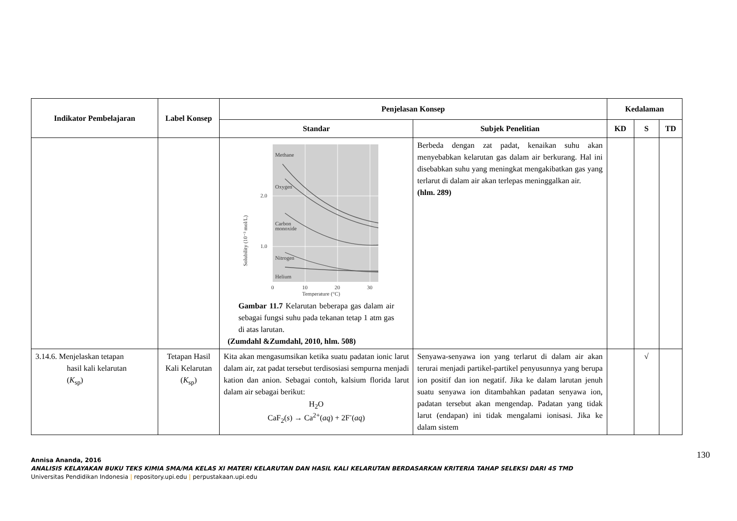| Indikator Pembelajaran | Label Konsep | Penjelasan Konsep | | Kedalaman | | |
| --- | --- | --- | --- | --- | --- | --- |
| | | Standar | Subjek Penelitian | KD | S | TD |
| | | Methane Oxygen Carbon monoxide Nitrogen Helium 2.0 1.0 0 10 20 30 Temperature (°C) Solubility (10⁻³ mol/L) Gambar 11.7 Kelarutan beberapa gas dalam air sebagai fungsi suhu pada tekanan tetap 1 atm gas di atas larutan. (Zumdahl &Zumdahl, 2010, hlm. 508) | Berbeda dengan zat padat, kenaikan suhu akan menyebabkan kelarutan gas dalam air berkurang. Hal ini disebabkan suhu yang meningkat mengakibatkan gas yang terlarut di dalam air akan terlepas meninggalkan air. (hlm. 289) | | | |
| 3.14.6. Menjelaskan tetapan hasil kali kelarutan ( K<sub>sp</sub>) | Tetapan Hasil Kali Kelarutan ( K<sub>sp</sub>) | Kita akan mengasumsikan ketika suatu padatan ionic larut dalam air, zat padat tersebut terdisosiasi sempurna menjadi kation dan anion. Sebagai contoh, kalsium florida larut dalam air sebagai berikut: H<sub>2</sub>O CaF<sub>2</sub>( s ) → Ca<sup>2+</sup>( aq ) + 2F<sup>-</sup>( aq ) | Senyawa-senyawa ion yang terlarut di dalam air akan terurai menjadi partikel-partikel penyusunnya yang berupa ion positif dan ion negatif. Jika ke dalam larutan jenuh suatu senyawa ion ditambahkan padatan senyawa ion, padatan tersebut akan mengendap. Padatan yang tidak larut (endapan) ini tidak mengalami ionisasi. Jika ke dalam sistem | | √ | |
130
Annisa Ananda, 2016
ANALISIS KELAYAKAN BUKU TEKS KIMIA SMA/MA KELAS XI MATERI KELARUTAN DAN HASIL KALI KELARUTAN BERDASARKAN KRITERIA TAHAP SELEKSI DARI 4S TMD
Universitas Pendidikan Indonesia | repository.upi.edu | perpustakaan.upi.edu